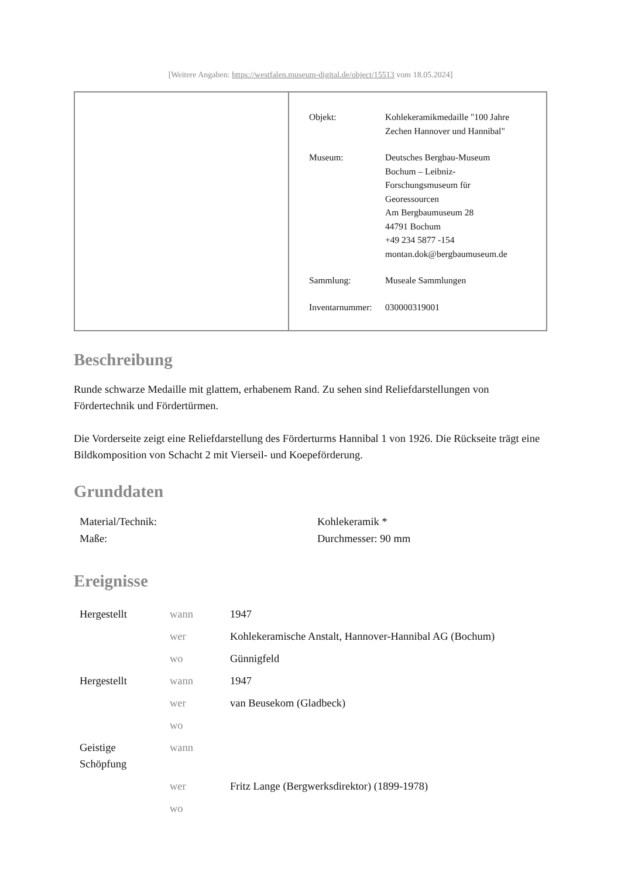[Weitere Angaben: https://westfalen.museum-digital.de/object/15513 vom 18.05.2024]
| Objekt: | Kohlekeramikmedaille "100 Jahre Zechen Hannover und Hannibal" |
| Museum: | Deutsches Bergbau-Museum Bochum – Leibniz- Forschungsmuseum für Georessourcen Am Bergbaumuseum 28 44791 Bochum +49 234 5877 -154 montan.dok@bergbaumuseum.de |
| Sammlung: | Museale Sammlungen |
| Inventarnummer: | 030000319001 |
Beschreibung
Runde schwarze Medaille mit glattem, erhabenem Rand. Zu sehen sind Reliefdarstellungen von Fördertechnik und Fördertürmen.
Die Vorderseite zeigt eine Reliefdarstellung des Förderturms Hannibal 1 von 1926. Die Rückseite trägt eine Bildkomposition von Schacht 2 mit Vierseil- und Koepeförderung.
Grunddaten
| Material/Technik: | Kohlekeramik * |
| Maße: | Durchmesser: 90 mm |
Ereignisse
| Hergestellt | wann | 1947 |
| | wer | Kohlekeramische Anstalt, Hannover-Hannibal AG (Bochum) |
| | wo | Günnigfeld |
| Hergestellt | wann | 1947 |
| | wer | van Beusekom (Gladbeck) |
| | wo | |
| Geistige Schöpfung | wann | |
| | wer | Fritz Lange (Bergwerksdirektor) (1899-1978) |
| | wo | |